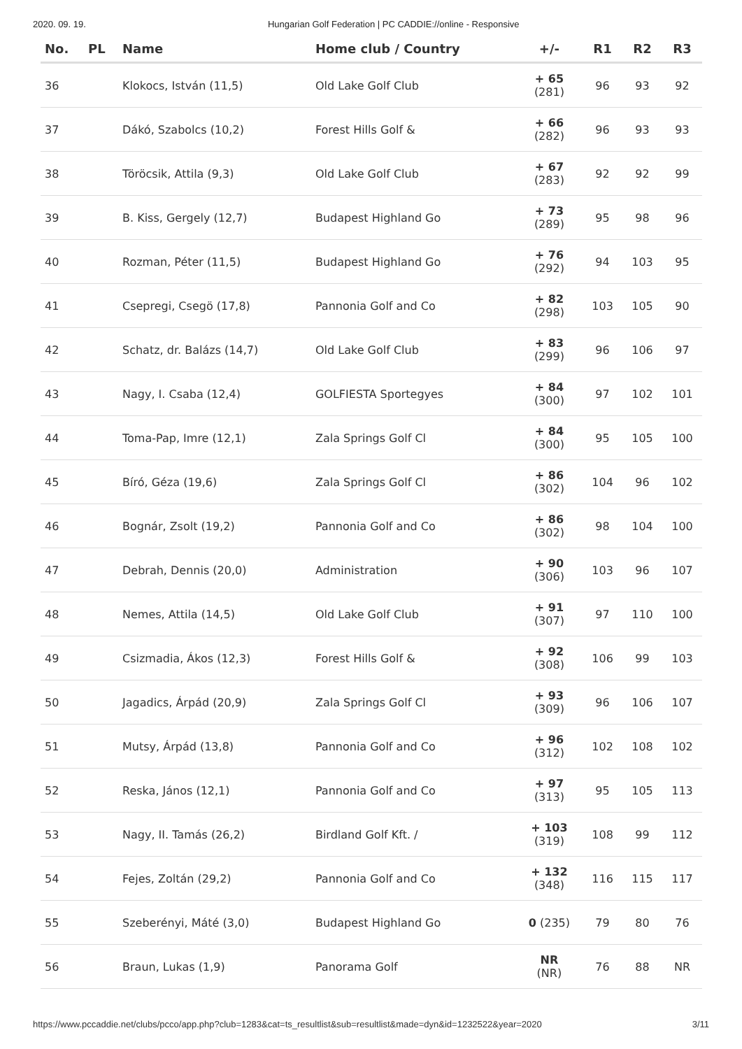2020. 09. 19. Hungarian Golf Federation | PC CADDIE://online - Responsive
| No. | PL | Name | Home club / Country | +/- | R1 | R2 | R3 |
| --- | --- | --- | --- | --- | --- | --- | --- |
| 36 | | Klokocs, István (11,5) | Old Lake Golf Club | + 65 (281) | 96 | 93 | 92 |
| 37 | | Dákó, Szabolcs (10,2) | Forest Hills Golf & | + 66 (282) | 96 | 93 | 93 |
| 38 | | Töröcsik, Attila (9,3) | Old Lake Golf Club | + 67 (283) | 92 | 92 | 99 |
| 39 | | B. Kiss, Gergely (12,7) | Budapest Highland Go | + 73 (289) | 95 | 98 | 96 |
| 40 | | Rozman, Péter (11,5) | Budapest Highland Go | + 76 (292) | 94 | 103 | 95 |
| 41 | | Csepregi, Csegö (17,8) | Pannonia Golf and Co | + 82 (298) | 103 | 105 | 90 |
| 42 | | Schatz, dr. Balázs (14,7) | Old Lake Golf Club | + 83 (299) | 96 | 106 | 97 |
| 43 | | Nagy, I. Csaba (12,4) | GOLFIESTA Sportegyes | + 84 (300) | 97 | 102 | 101 |
| 44 | | Toma-Pap, Imre (12,1) | Zala Springs Golf Cl | + 84 (300) | 95 | 105 | 100 |
| 45 | | Bíró, Géza (19,6) | Zala Springs Golf Cl | + 86 (302) | 104 | 96 | 102 |
| 46 | | Bognár, Zsolt (19,2) | Pannonia Golf and Co | + 86 (302) | 98 | 104 | 100 |
| 47 | | Debrah, Dennis (20,0) | Administration | + 90 (306) | 103 | 96 | 107 |
| 48 | | Nemes, Attila (14,5) | Old Lake Golf Club | + 91 (307) | 97 | 110 | 100 |
| 49 | | Csizmadia, Ákos (12,3) | Forest Hills Golf & | + 92 (308) | 106 | 99 | 103 |
| 50 | | Jagadics, Árpád (20,9) | Zala Springs Golf Cl | + 93 (309) | 96 | 106 | 107 |
| 51 | | Mutsy, Árpád (13,8) | Pannonia Golf and Co | + 96 (312) | 102 | 108 | 102 |
| 52 | | Reska, János (12,1) | Pannonia Golf and Co | + 97 (313) | 95 | 105 | 113 |
| 53 | | Nagy, II. Tamás (26,2) | Birdland Golf Kft. / | + 103 (319) | 108 | 99 | 112 |
| 54 | | Fejes, Zoltán (29,2) | Pannonia Golf and Co | + 132 (348) | 116 | 115 | 117 |
| 55 | | Szeberényi, Máté (3,0) | Budapest Highland Go | 0 (235) | 79 | 80 | 76 |
| 56 | | Braun, Lukas (1,9) | Panorama Golf | NR (NR) | 76 | 88 | NR |
https://www.pccaddie.net/clubs/pcco/app.php?club=1283&cat=ts_resultlist&sub=resultlist&made=dyn&id=1232522&year=2020 3/11